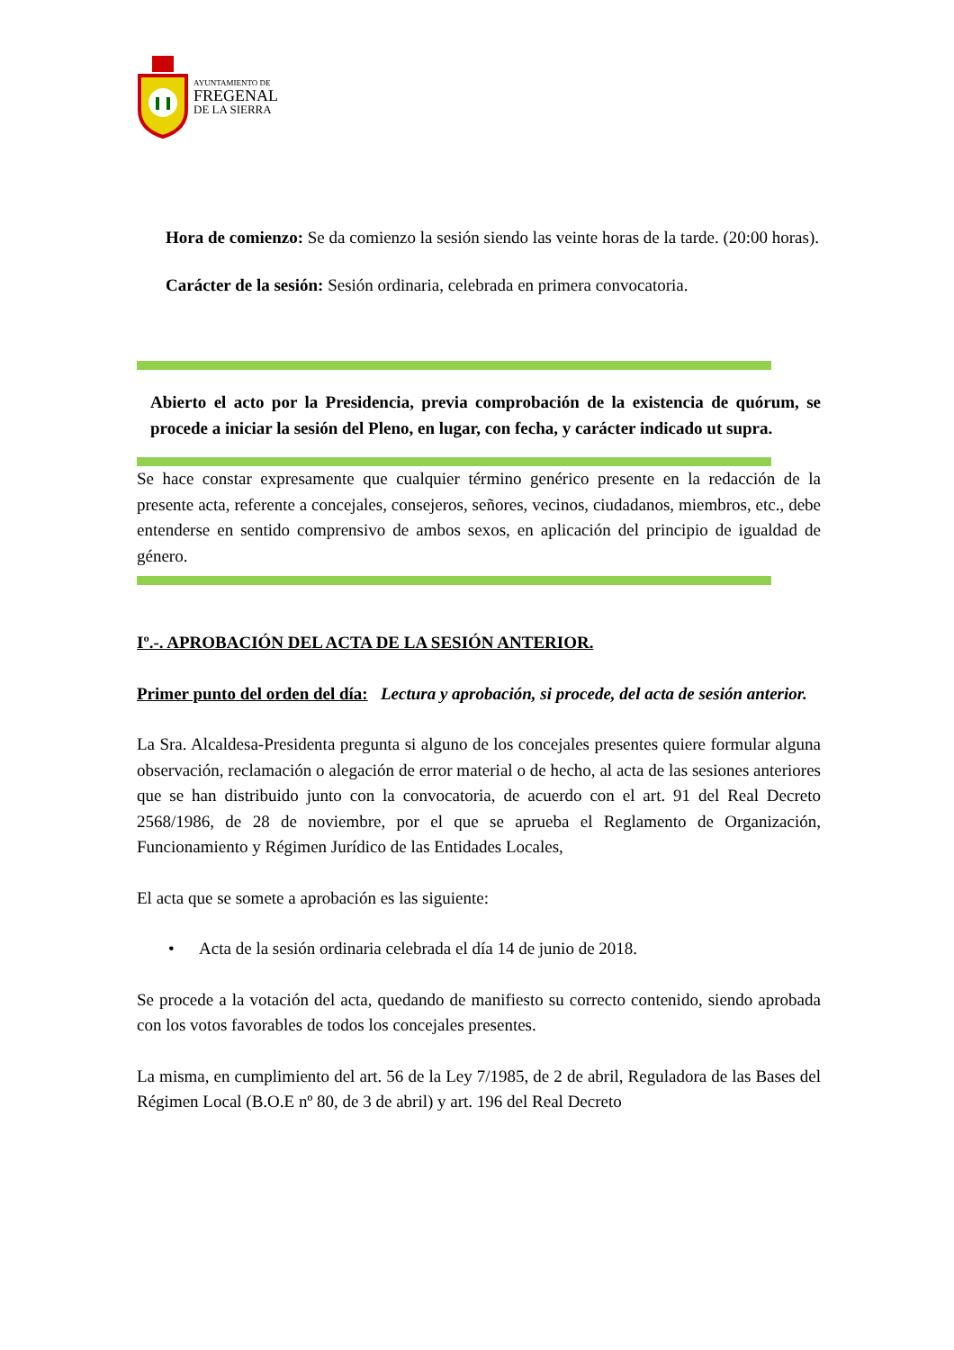AYUNTAMIENTO DE
FREGENAL
DE LA SIERRA
Hora de comienzo: Se da comienzo la sesión siendo las veinte horas de la tarde. (20:00 horas).
Carácter de la sesión: Sesión ordinaria, celebrada en primera convocatoria.
Abierto el acto por la Presidencia, previa comprobación de la existencia de quórum, se procede a iniciar la sesión del Pleno, en lugar, con fecha, y carácter indicado ut supra.
Se hace constar expresamente que cualquier término genérico presente en la redacción de la presente acta, referente a concejales, consejeros, señores, vecinos, ciudadanos, miembros, etc., debe entenderse en sentido comprensivo de ambos sexos, en aplicación del principio de igualdad de género.
Iº.-. APROBACIÓN DEL ACTA DE LA SESIÓN ANTERIOR.
Primer punto del orden del día: Lectura y aprobación, si procede, del acta de sesión anterior.
La Sra. Alcaldesa-Presidenta pregunta si alguno de los concejales presentes quiere formular alguna observación, reclamación o alegación de error material o de hecho, al acta de las sesiones anteriores que se han distribuido junto con la convocatoria, de acuerdo con el art. 91 del Real Decreto 2568/1986, de 28 de noviembre, por el que se aprueba el Reglamento de Organización, Funcionamiento y Régimen Jurídico de las Entidades Locales,
El acta que se somete a aprobación es las siguiente:
• Acta de la sesión ordinaria celebrada el día 14 de junio de 2018.
Se procede a la votación del acta, quedando de manifiesto su correcto contenido, siendo aprobada con los votos favorables de todos los concejales presentes.
La misma, en cumplimiento del art. 56 de la Ley 7/1985, de 2 de abril, Reguladora de las Bases del Régimen Local (B.O.E nº 80, de 3 de abril) y art. 196 del Real Decreto